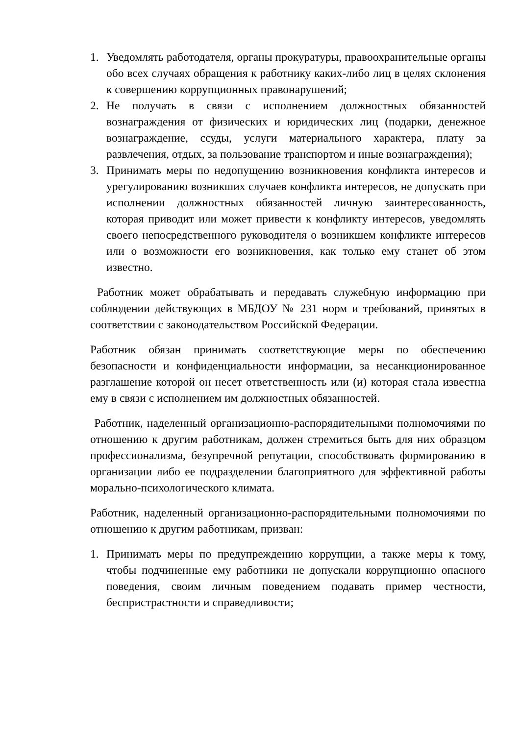1. Уведомлять работодателя, органы прокуратуры, правоохранительные органы обо всех случаях обращения к работнику каких-либо лиц в целях склонения к совершению коррупционных правонарушений;
2. Не получать в связи с исполнением должностных обязанностей вознаграждения от физических и юридических лиц (подарки, денежное вознаграждение, ссуды, услуги материального характера, плату за развлечения, отдых, за пользование транспортом и иные вознаграждения);
3. Принимать меры по недопущению возникновения конфликта интересов и урегулированию возникших случаев конфликта интересов, не допускать при исполнении должностных обязанностей личную заинтересованность, которая приводит или может привести к конфликту интересов, уведомлять своего непосредственного руководителя о возникшем конфликте интересов или о возможности его возникновения, как только ему станет об этом известно.
Работник может обрабатывать и передавать служебную информацию при соблюдении действующих в МБДОУ № 231 норм и требований, принятых в соответствии с законодательством Российской Федерации.
Работник обязан принимать соответствующие меры по обеспечению безопасности и конфиденциальности информации, за несанкционированное разглашение которой он несет ответственность или (и) которая стала известна ему в связи с исполнением им должностных обязанностей.
Работник, наделенный организационно-распорядительными полномочиями по отношению к другим работникам, должен стремиться быть для них образцом профессионализма, безупречной репутации, способствовать формированию в организации либо ее подразделении благоприятного для эффективной работы морально-психологического климата.
Работник, наделенный организационно-распорядительными полномочиями по отношению к другим работникам, призван:
1. Принимать меры по предупреждению коррупции, а также меры к тому, чтобы подчиненные ему работники не допускали коррупционно опасного поведения, своим личным поведением подавать пример честности, беспристрастности и справедливости;